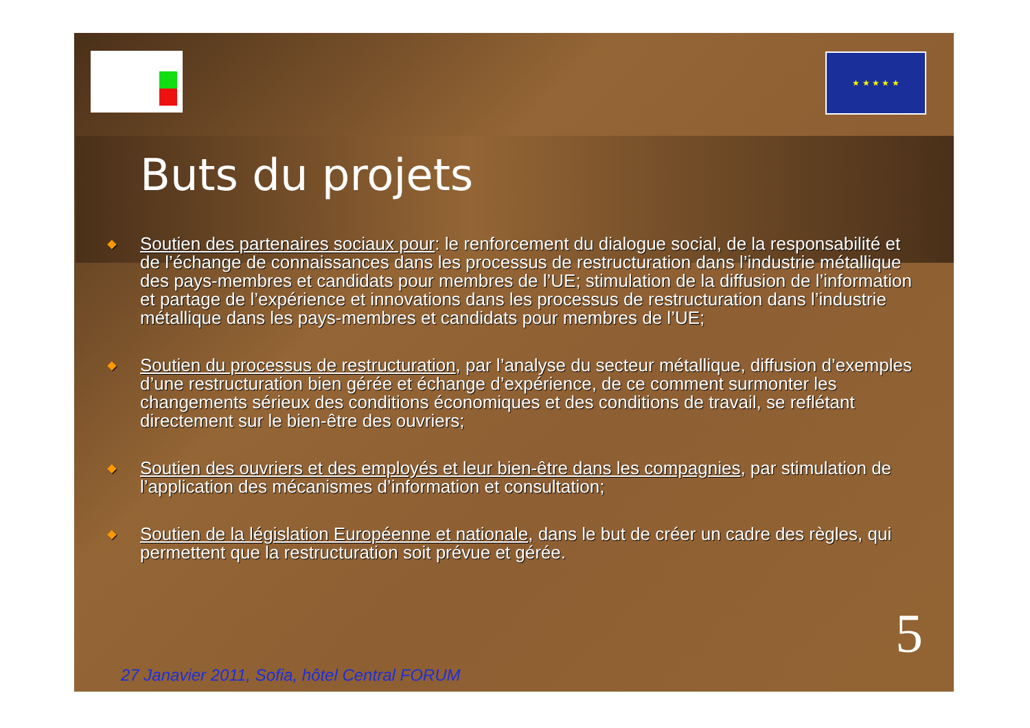★ ★ ★ ★ ★
Buts du projets
◆ Soutien des partenaires sociaux pour: le renforcement du dialogue social, de la responsabilité et de l’échange de connaissances dans les processus de restructuration dans l’industrie métallique des pays-membres et candidats pour membres de l’UE; stimulation de la diffusion de l’information et partage de l’expérience et innovations dans les processus de restructuration dans l’industrie métallique dans les pays-membres et candidats pour membres de l’UE;
◆ Soutien du processus de restructuration, par l’analyse du secteur métallique, diffusion d’exemples d’une restructuration bien gérée et échange d’expérience, de ce comment surmonter les changements sérieux des conditions économiques et des conditions de travail, se reflétant directement sur le bien-être des ouvriers;
◆ Soutien des ouvriers et des employés et leur bien-être dans les compagnies, par stimulation de l’application des mécanismes d’information et consultation;
◆ Soutien de la législation Européenne et nationale, dans le but de créer un cadre des règles, qui permettent que la restructuration soit prévue et gérée.
5
27 Janavier 2011, Sofia, hôtel Central FORUM